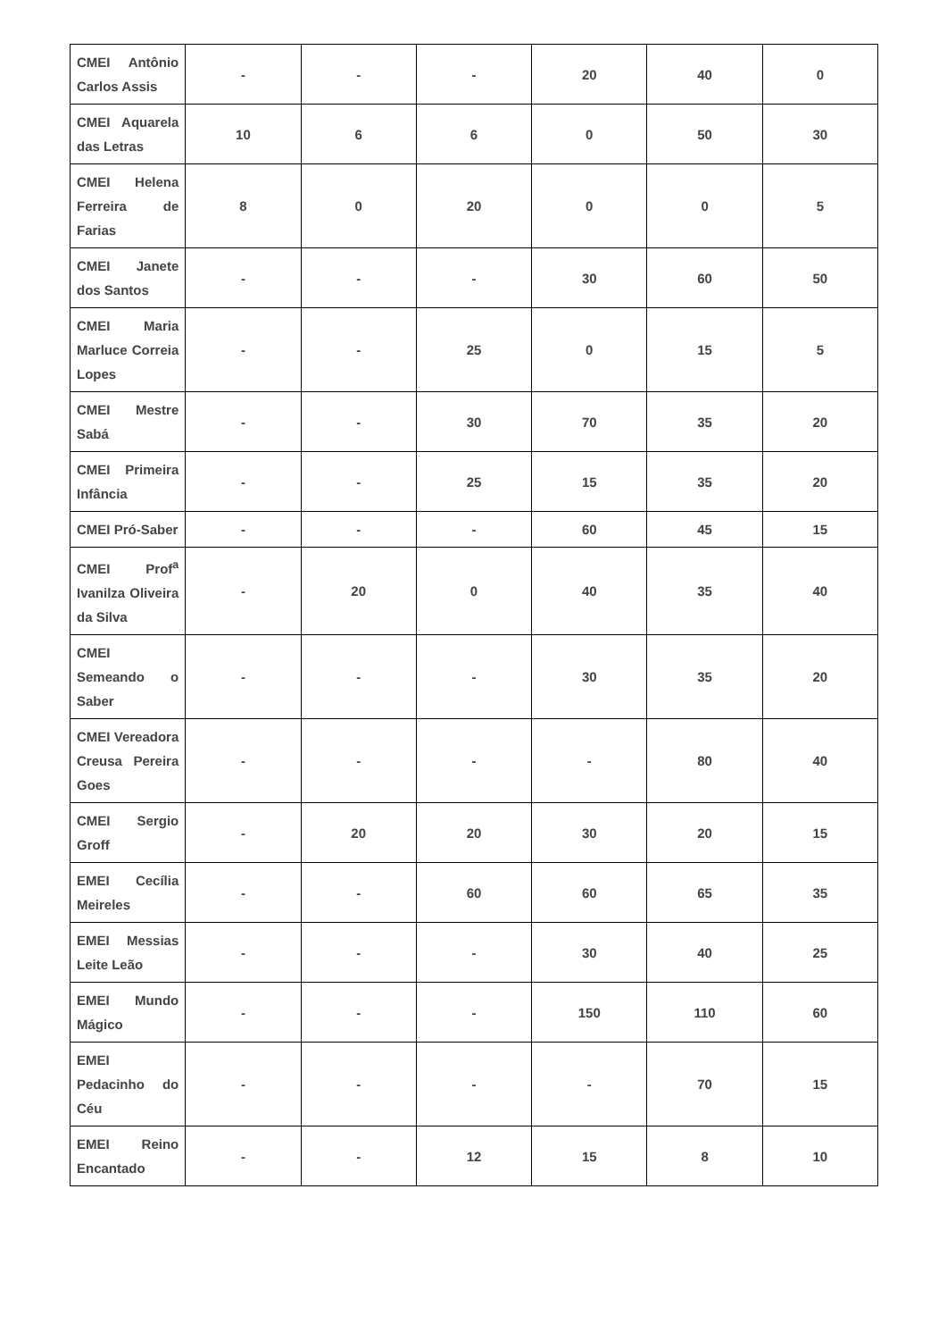| CMEI Antônio Carlos Assis | - | - | - | 20 | 40 | 0 |
| CMEI Aquarela das Letras | 10 | 6 | 6 | 0 | 50 | 30 |
| CMEI Helena Ferreira de Farias | 8 | 0 | 20 | 0 | 0 | 5 |
| CMEI Janete dos Santos | - | - | - | 30 | 60 | 50 |
| CMEI Maria Marluce Correia Lopes | - | - | 25 | 0 | 15 | 5 |
| CMEI Mestre Sabá | - | - | 30 | 70 | 35 | 20 |
| CMEI Primeira Infância | - | - | 25 | 15 | 35 | 20 |
| CMEI Pró-Saber | - | - | - | 60 | 45 | 15 |
| CMEI Prof<sup>a</sup> Ivanilza Oliveira da Silva | - | 20 | 0 | 40 | 35 | 40 |
| CMEI Semeando o Saber | - | - | - | 30 | 35 | 20 |
| CMEI Vereadora Creusa Pereira Goes | - | - | - | - | 80 | 40 |
| CMEI Sergio Groff | - | 20 | 20 | 30 | 20 | 15 |
| EMEI Cecília Meireles | - | - | 60 | 60 | 65 | 35 |
| EMEI Messias Leite Leão | - | - | - | 30 | 40 | 25 |
| EMEI Mundo Mágico | - | - | - | 150 | 110 | 60 |
| EMEI Pedacinho do Céu | - | - | - | - | 70 | 15 |
| EMEI Reino Encantado | - | - | 12 | 15 | 8 | 10 |